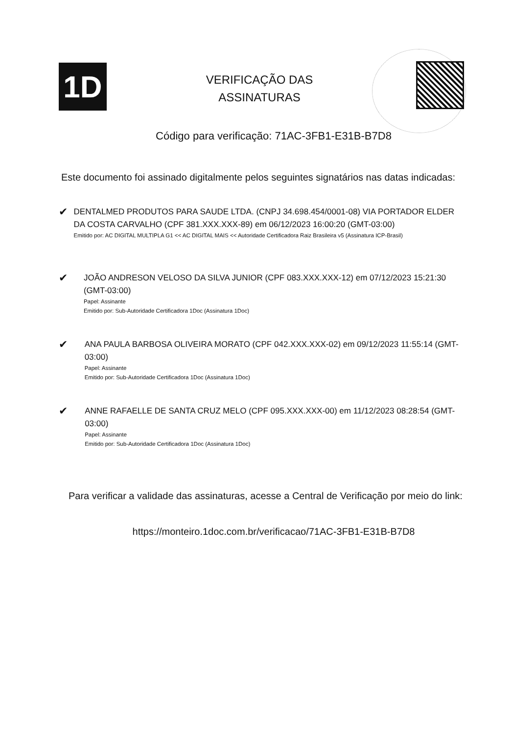1D
VERIFICAÇÃO DAS
ASSINATURAS
Código para verificação: 71AC-3FB1-E31B-B7D8
Este documento foi assinado digitalmente pelos seguintes signatários nas datas indicadas:
✔
DENTALMED PRODUTOS PARA SAUDE LTDA. (CNPJ 34.698.454/0001-08) VIA PORTADOR ELDER DA COSTA CARVALHO (CPF 381.XXX.XXX-89) em 06/12/2023 16:00:20 (GMT-03:00)
Emitido por: AC DIGITAL MULTIPLA G1 << AC DIGITAL MAIS << Autoridade Certificadora Raiz Brasileira v5 (Assinatura ICP-Brasil)
✔
JOÃO ANDRESON VELOSO DA SILVA JUNIOR (CPF 083.XXX.XXX-12) em 07/12/2023 15:21:30 (GMT-03:00)
Papel: Assinante
Emitido por: Sub-Autoridade Certificadora 1Doc (Assinatura 1Doc)
✔
ANA PAULA BARBOSA OLIVEIRA MORATO (CPF 042.XXX.XXX-02) em 09/12/2023 11:55:14 (GMT-03:00)
Papel: Assinante
Emitido por: Sub-Autoridade Certificadora 1Doc (Assinatura 1Doc)
✔
ANNE RAFAELLE DE SANTA CRUZ MELO (CPF 095.XXX.XXX-00) em 11/12/2023 08:28:54 (GMT-03:00)
Papel: Assinante
Emitido por: Sub-Autoridade Certificadora 1Doc (Assinatura 1Doc)
Para verificar a validade das assinaturas, acesse a Central de Verificação por meio do link:
https://monteiro.1doc.com.br/verificacao/71AC-3FB1-E31B-B7D8